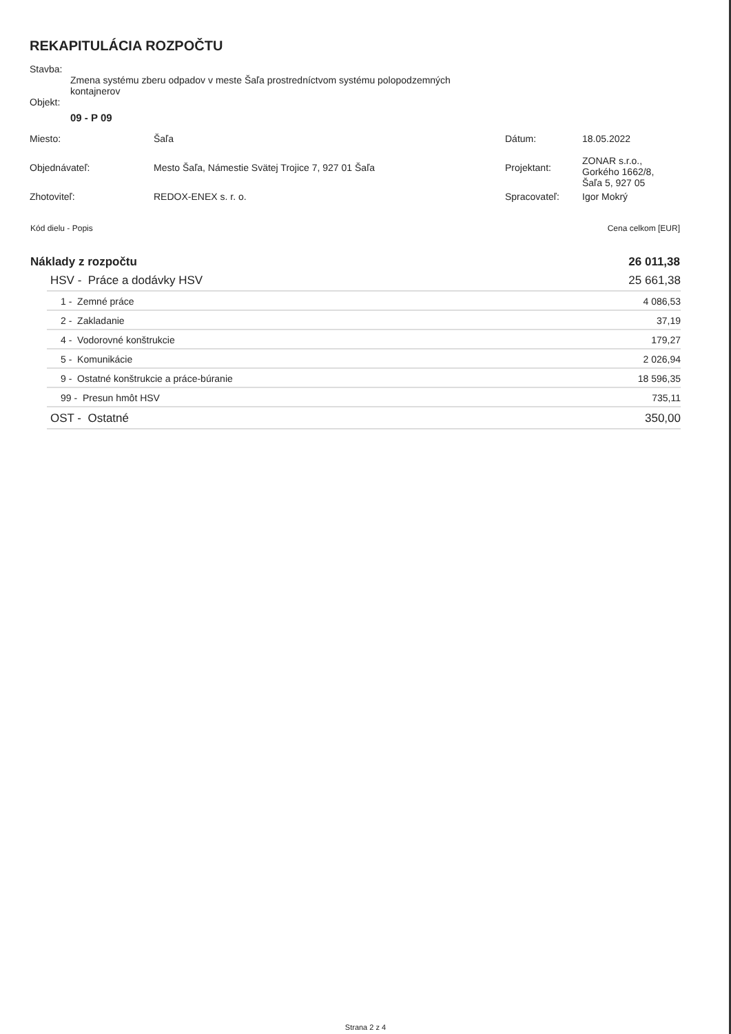REKAPITULÁCIA ROZPOČTU
Stavba:
Zmena systému zberu odpadov v meste Šaľa prostredníctvom systému polopodzemných
kontajnerov
Objekt:
09 - P 09
| Miesto: | Šaľa | Dátum: | 18.05.2022 |
| Objednávateľ: | Mesto Šaľa, Námestie Svätej Trojice 7, 927 01 Šaľa | Projektant: | ZONAR s.r.o., Gorkého 1662/8, Šaľa 5, 927 05 |
| Zhotoviteľ: | REDOX-ENEX s. r. o. | Spracovateľ: | Igor Mokrý |
| Kód dielu - Popis | Cena celkom [EUR] |
| Náklady z rozpočtu | 26 011,38 |
| HSV - Práce a dodávky HSV | 25 661,38 |
| 1 - Zemné práce | 4 086,53 |
| 2 - Zakladanie | 37,19 |
| 4 - Vodorovné konštrukcie | 179,27 |
| 5 - Komunikácie | 2 026,94 |
| 9 - Ostatné konštrukcie a práce-búranie | 18 596,35 |
| 99 - Presun hmôt HSV | 735,11 |
| OST - Ostatné | 350,00 |
Strana 2 z 4